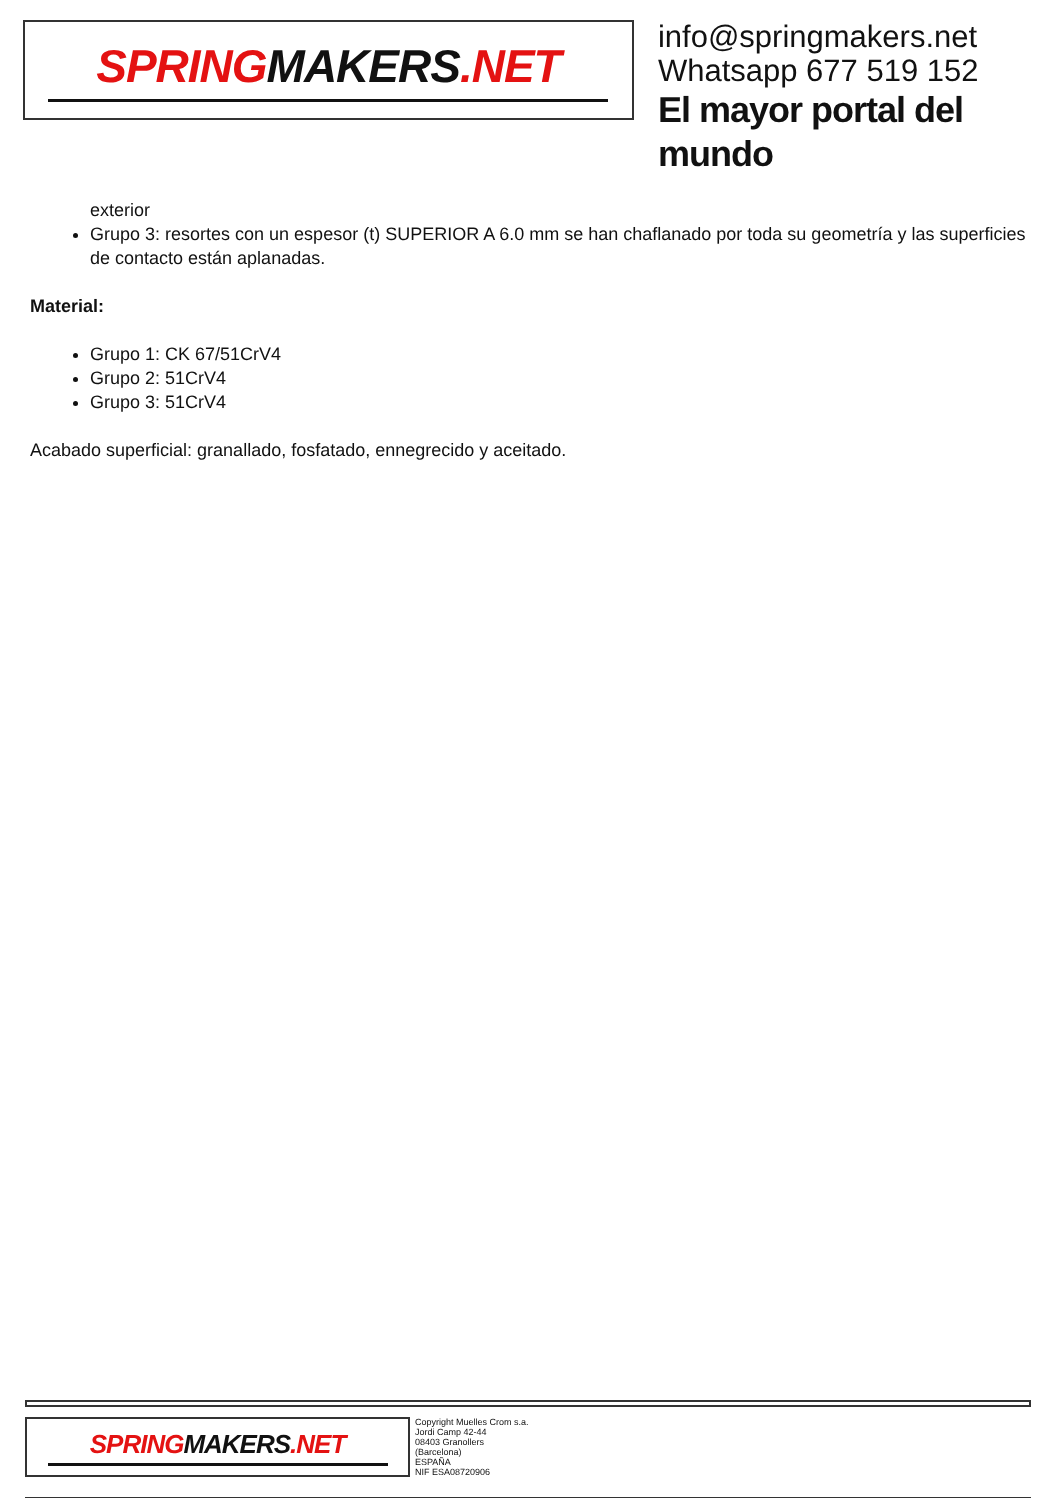SPRINGMAKERS.NET
info@springmakers.net
Whatsapp 677 519 152
El mayor portal del mundo
exterior
Grupo 3: resortes con un espesor (t) SUPERIOR A 6.0 mm se han chaflanado por toda su geometría y las superficies de contacto están aplanadas.
Material:
Grupo 1: CK 67/51CrV4
Grupo 2: 51CrV4
Grupo 3: 51CrV4
Acabado superficial: granallado, fosfatado, ennegrecido y aceitado.
SPRINGMAKERS.NET
Copyright Muelles Crom s.a.
Jordi Camp 42-44
08403 Granollers
(Barcelona)
ESPAÑA
NIF ESA08720906